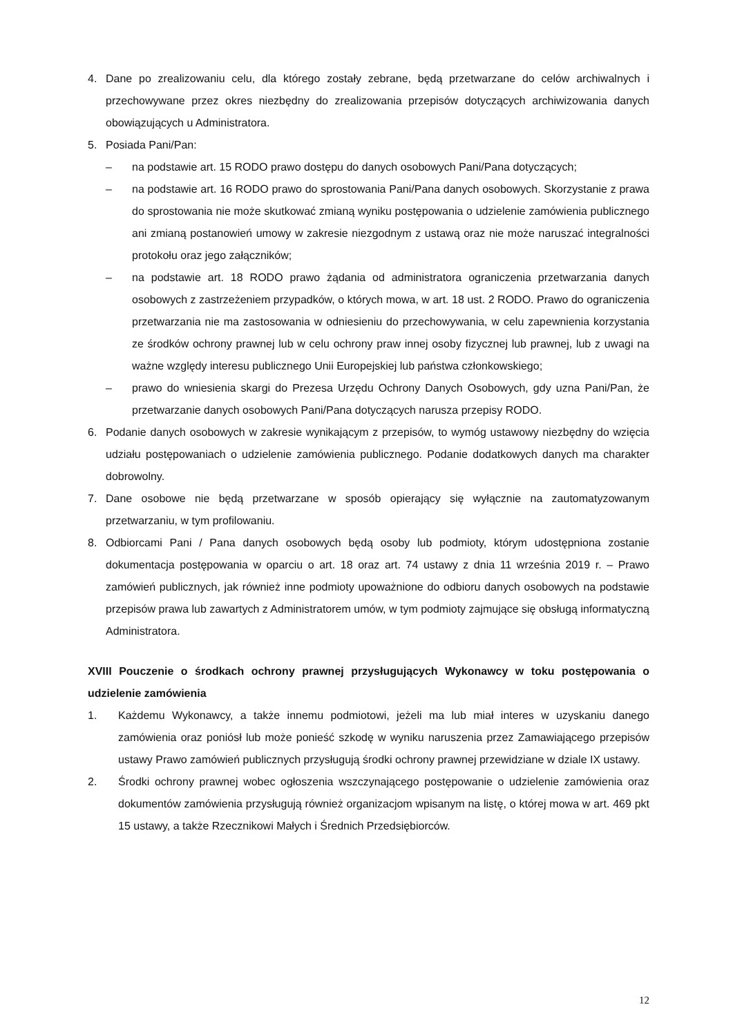4. Dane po zrealizowaniu celu, dla którego zostały zebrane, będą przetwarzane do celów archiwalnych i przechowywane przez okres niezbędny do zrealizowania przepisów dotyczących archiwizowania danych obowiązujących u Administratora.
5. Posiada Pani/Pan:
– na podstawie art. 15 RODO prawo dostępu do danych osobowych Pani/Pana dotyczących;
– na podstawie art. 16 RODO prawo do sprostowania Pani/Pana danych osobowych. Skorzystanie z prawa do sprostowania nie może skutkować zmianą wyniku postępowania o udzielenie zamówienia publicznego ani zmianą postanowień umowy w zakresie niezgodnym z ustawą oraz nie może naruszać integralności protokołu oraz jego załączników;
– na podstawie art. 18 RODO prawo żądania od administratora ograniczenia przetwarzania danych osobowych z zastrzeżeniem przypadków, o których mowa, w art. 18 ust. 2 RODO. Prawo do ograniczenia przetwarzania nie ma zastosowania w odniesieniu do przechowywania, w celu zapewnienia korzystania ze środków ochrony prawnej lub w celu ochrony praw innej osoby fizycznej lub prawnej, lub z uwagi na ważne względy interesu publicznego Unii Europejskiej lub państwa członkowskiego;
– prawo do wniesienia skargi do Prezesa Urzędu Ochrony Danych Osobowych, gdy uzna Pani/Pan, że przetwarzanie danych osobowych Pani/Pana dotyczących narusza przepisy RODO.
6. Podanie danych osobowych w zakresie wynikającym z przepisów, to wymóg ustawowy niezbędny do wzięcia udziału postępowaniach o udzielenie zamówienia publicznego. Podanie dodatkowych danych ma charakter dobrowolny.
7. Dane osobowe nie będą przetwarzane w sposób opierający się wyłącznie na zautomatyzowanym przetwarzaniu, w tym profilowaniu.
8. Odbiorcami Pani / Pana danych osobowych będą osoby lub podmioty, którym udostępniona zostanie dokumentacja postępowania w oparciu o art. 18 oraz art. 74 ustawy z dnia 11 września 2019 r. – Prawo zamówień publicznych, jak również inne podmioty upoważnione do odbioru danych osobowych na podstawie przepisów prawa lub zawartych z Administratorem umów, w tym podmioty zajmujące się obsługą informatyczną Administratora.
XVIII Pouczenie o środkach ochrony prawnej przysługujących Wykonawcy w toku postępowania o udzielenie zamówienia
1. Każdemu Wykonawcy, a także innemu podmiotowi, jeżeli ma lub miał interes w uzyskaniu danego zamówienia oraz poniósł lub może ponieść szkodę w wyniku naruszenia przez Zamawiającego przepisów ustawy Prawo zamówień publicznych przysługują środki ochrony prawnej przewidziane w dziale IX ustawy.
2. Środki ochrony prawnej wobec ogłoszenia wszczynającego postępowanie o udzielenie zamówienia oraz dokumentów zamówienia przysługują również organizacjom wpisanym na listę, o której mowa w art. 469 pkt 15 ustawy, a także Rzecznikowi Małych i Średnich Przedsiębiorców.
12